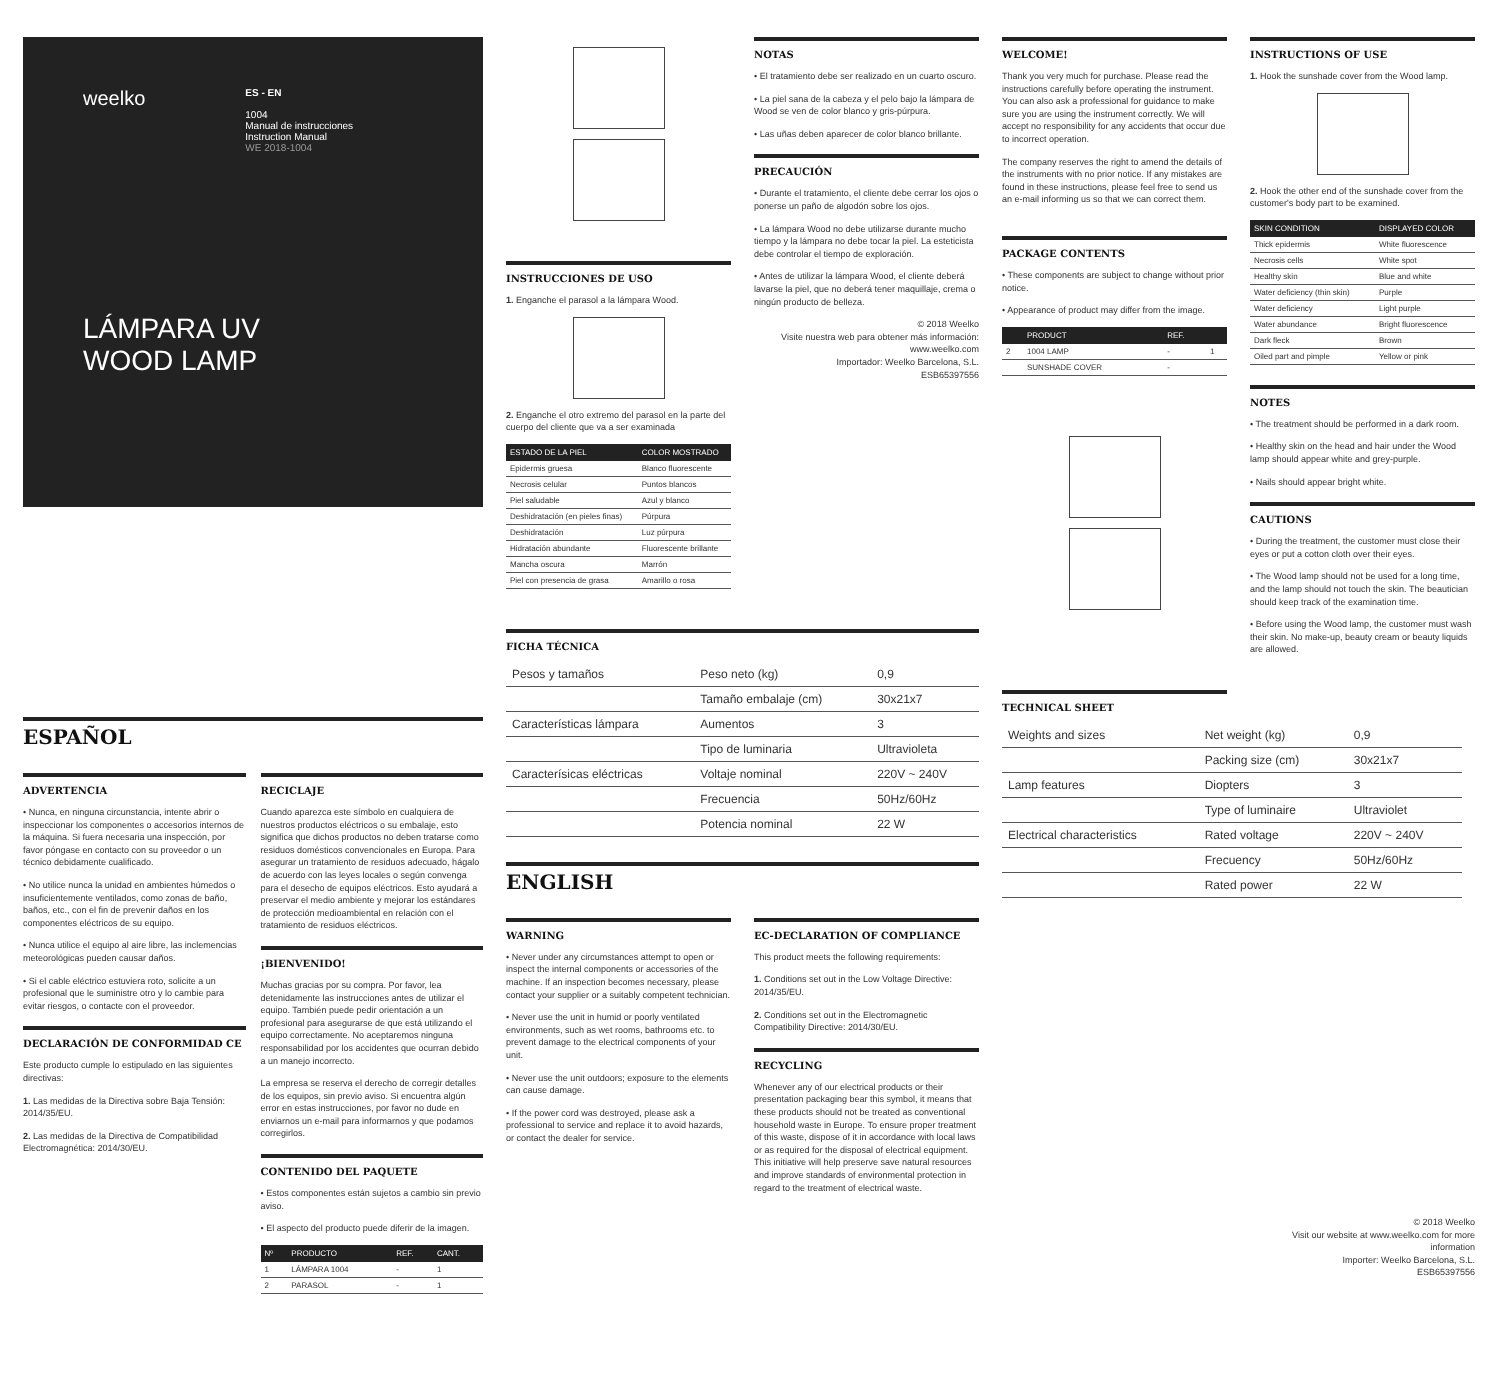weelko
ES - EN
1004
Manual de instrucciones
Instruction Manual
WE 2018-1004
LÁMPARA UV
WOOD LAMP
ESPAÑOL
ADVERTENCIA
• Nunca, en ninguna circunstancia, intente abrir o inspeccionar los componentes o accesorios internos de la máquina. Si fuera necesaria una inspección, por favor póngase en contacto con su proveedor o un técnico debidamente cualificado.
• No utilice nunca la unidad en ambientes húmedos o insuficientemente ventilados, como zonas de baño, baños, etc., con el fin de prevenir daños en los componentes eléctricos de su equipo.
• Nunca utilice el equipo al aire libre, las inclemencias meteorológicas pueden causar daños.
• Si el cable eléctrico estuviera roto, solicite a un profesional que le suministre otro y lo cambie para evitar riesgos, o contacte con el proveedor.
DECLARACIÓN DE CONFORMIDAD CE
Este producto cumple lo estipulado en las siguientes directivas:
1. Las medidas de la Directiva sobre Baja Tensión: 2014/35/EU.
2. Las medidas de la Directiva de Compatibilidad Electromagnética: 2014/30/EU.
RECICLAJE
Cuando aparezca este símbolo en cualquiera de nuestros productos eléctricos o su embalaje, esto significa que dichos productos no deben tratarse como residuos domésticos convencionales en Europa. Para asegurar un tratamiento de residuos adecuado, hágalo de acuerdo con las leyes locales o según convenga para el desecho de equipos eléctricos. Esto ayudará a preservar el medio ambiente y mejorar los estándares de protección medioambiental en relación con el tratamiento de residuos eléctricos.
¡BIENVENIDO!
Muchas gracias por su compra. Por favor, lea detenidamente las instrucciones antes de utilizar el equipo. También puede pedir orientación a un profesional para asegurarse de que está utilizando el equipo correctamente. No aceptaremos ninguna responsabilidad por los accidentes que ocurran debido a un manejo incorrecto.
La empresa se reserva el derecho de corregir detalles de los equipos, sin previo aviso. Si encuentra algún error en estas instrucciones, por favor no dude en enviarnos un e-mail para informarnos y que podamos corregirlos.
CONTENIDO DEL PAQUETE
• Estos componentes están sujetos a cambio sin previo aviso.
• El aspecto del producto puede diferir de la imagen.
| Nº | PRODUCTO | REF. | CANT. |
| --- | --- | --- | --- |
| 1 | LÁMPARA 1004 | - | 1 |
| 2 | PARASOL | - | 1 |
INSTRUCCIONES DE USO
1. Enganche el parasol a la lámpara Wood.
2. Enganche el otro extremo del parasol en la parte del cuerpo del cliente que va a ser examinada
| ESTADO DE LA PIEL | COLOR MOSTRADO |
| --- | --- |
| Epidermis gruesa | Blanco fluorescente |
| Necrosis celular | Puntos blancos |
| Piel saludable | Azul y blanco |
| Deshidratación (en pieles finas) | Púrpura |
| Deshidratación | Luz púrpura |
| Hidratación abundante | Fluorescente brillante |
| Mancha oscura | Marrón |
| Piel con presencia de grasa | Amarillo o rosa |
NOTAS
• El tratamiento debe ser realizado en un cuarto oscuro.
• La piel sana de la cabeza y el pelo bajo la lámpara de Wood se ven de color blanco y gris-púrpura.
• Las uñas deben aparecer de color blanco brillante.
PRECAUCIÓN
• Durante el tratamiento, el cliente debe cerrar los ojos o ponerse un paño de algodón sobre los ojos.
• La lámpara Wood no debe utilizarse durante mucho tiempo y la lámpara no debe tocar la piel. La esteticista debe controlar el tiempo de exploración.
• Antes de utilizar la lámpara Wood, el cliente deberá lavarse la piel, que no deberá tener maquillaje, crema o ningún producto de belleza.
© 2018 Weelko
Visite nuestra web para obtener más información:
www.weelko.com
Importador: Weelko Barcelona, S.L.
ESB65397556
FICHA TÉCNICA
| Pesos y tamaños | Peso neto (kg) | 0,9 |
| | Tamaño embalaje (cm) | 30x21x7 |
| Características lámpara | Aumentos | 3 |
| | Tipo de luminaria | Ultravioleta |
| Caracterísicas eléctricas | Voltaje nominal | 220V ~ 240V |
| | Frecuencia | 50Hz/60Hz |
| | Potencia nominal | 22 W |
ENGLISH
WARNING
• Never under any circumstances attempt to open or inspect the internal components or accessories of the machine. If an inspection becomes necessary, please contact your supplier or a suitably competent technician.
• Never use the unit in humid or poorly ventilated environments, such as wet rooms, bathrooms etc. to prevent damage to the electrical components of your unit.
• Never use the unit outdoors; exposure to the elements can cause damage.
• If the power cord was destroyed, please ask a professional to service and replace it to avoid hazards, or contact the dealer for service.
EC-DECLARATION OF COMPLIANCE
This product meets the following requirements:
1. Conditions set out in the Low Voltage Directive: 2014/35/EU.
2. Conditions set out in the Electromagnetic Compatibility Directive: 2014/30/EU.
RECYCLING
Whenever any of our electrical products or their presentation packaging bear this symbol, it means that these products should not be treated as conventional household waste in Europe. To ensure proper treatment of this waste, dispose of it in accordance with local laws or as required for the disposal of electrical equipment. This initiative will help preserve save natural resources and improve standards of environmental protection in regard to the treatment of electrical waste.
WELCOME!
Thank you very much for purchase. Please read the instructions carefully before operating the instrument. You can also ask a professional for guidance to make sure you are using the instrument correctly. We will accept no responsibility for any accidents that occur due to incorrect operation.
The company reserves the right to amend the details of the instruments with no prior notice. If any mistakes are found in these instructions, please feel free to send us an e-mail informing us so that we can correct them.
PACKAGE CONTENTS
• These components are subject to change without prior notice.
• Appearance of product may differ from the image.
| | PRODUCT | REF. | |
| --- | --- | --- | --- |
| 2 | 1004 LAMP | - | 1 |
| | SUNSHADE COVER | - | |
TECHNICAL SHEET
| Weights and sizes | Net weight (kg) | 0,9 |
| | Packing size (cm) | 30x21x7 |
| Lamp features | Diopters | 3 |
| | Type of luminaire | Ultraviolet |
| Electrical characteristics | Rated voltage | 220V ~ 240V |
| | Frecuency | 50Hz/60Hz |
| | Rated power | 22 W |
INSTRUCTIONS OF USE
1. Hook the sunshade cover from the Wood lamp.
2. Hook the other end of the sunshade cover from the customer's body part to be examined.
| SKIN CONDITION | DISPLAYED COLOR |
| --- | --- |
| Thick epidermis | White fluorescence |
| Necrosis cells | White spot |
| Healthy skin | Blue and white |
| Water deficiency (thin skin) | Purple |
| Water deficiency | Light purple |
| Water abundance | Bright fluorescence |
| Dark fleck | Brown |
| Oiled part and pimple | Yellow or pink |
NOTES
• The treatment should be performed in a dark room.
• Healthy skin on the head and hair under the Wood lamp should appear white and grey-purple.
• Nails should appear bright white.
CAUTIONS
• During the treatment, the customer must close their eyes or put a cotton cloth over their eyes.
• The Wood lamp should not be used for a long time, and the lamp should not touch the skin. The beautician should keep track of the examination time.
• Before using the Wood lamp, the customer must wash their skin. No make-up, beauty cream or beauty liquids are allowed.
© 2018 Weelko
Visit our website at www.weelko.com for more information
Importer: Weelko Barcelona, S.L.
ESB65397556